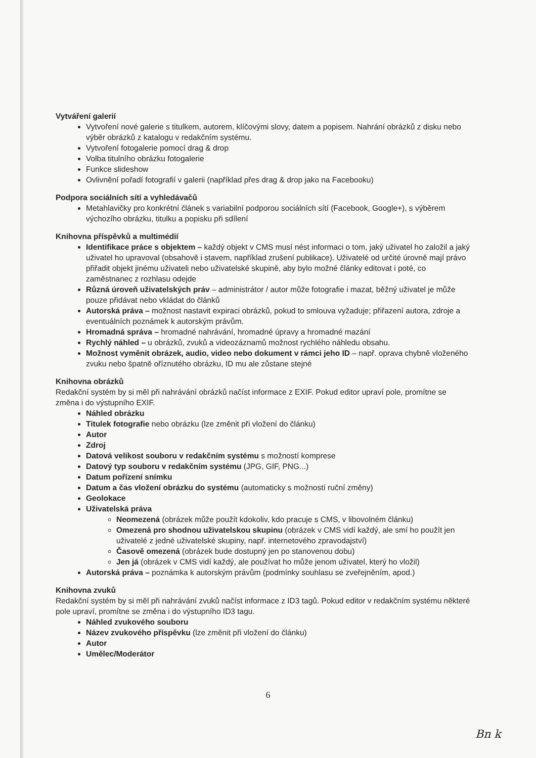Vytváření galerií
Vytvoření nové galerie s titulkem, autorem, klíčovými slovy, datem a popisem. Nahrání obrázků z disku nebo výběr obrázků z katalogu v redakčním systému.
Vytvoření fotogalerie pomocí drag & drop
Volba titulního obrázku fotogalerie
Funkce slideshow
Ovlivnění pořadí fotografií v galerii (například přes drag & drop jako na Facebooku)
Podpora sociálních sítí a vyhledávačů
Metahlavičky pro konkrétní článek s variabilní podporou sociálních sítí (Facebook, Google+), s výběrem výchozího obrázku, titulku a popisku při sdílení
Knihovna příspěvků a multimédií
Identifikace práce s objektem – každý objekt v CMS musí nést informaci o tom, jaký uživatel ho založil a jaký uživatel ho upravoval (obsahově i stavem, například zrušení publikace). Uživatelé od určité úrovně mají právo přiřadit objekt jinému uživateli nebo uživatelské skupině, aby bylo možné články editovat i poté, co zaměstnanec z rozhlasu odejde
Různá úroveň uživatelských práv – administrátor / autor může fotografie i mazat, běžný uživatel je může pouze přidávat nebo vkládat do článků
Autorská práva – možnost nastavit expiraci obrázků, pokud to smlouva vyžaduje; přiřazení autora, zdroje a eventuálních poznámek k autorským právům.
Hromadná správa – hromadné nahrávání, hromadné úpravy a hromadné mazání
Rychlý náhled – u obrázků, zvuků a videozáznamů možnost rychlého náhledu obsahu.
Možnost vyměnit obrázek, audio, video nebo dokument v rámci jeho ID – např. oprava chybně vloženého zvuku nebo špatně oříznutého obrázku, ID mu ale zůstane stejné
Knihovna obrázků
Redakční systém by si měl při nahrávání obrázků načíst informace z EXIF. Pokud editor upraví pole, promítne se změna i do výstupního EXIF.
Náhled obrázku
Titulek fotografie nebo obrázku (lze změnit při vložení do článku)
Autor
Zdroj
Datová velikost souboru v redakčním systému s možností komprese
Datový typ souboru v redakčním systému (JPG, GIF, PNG...)
Datum pořízení snímku
Datum a čas vložení obrázku do systému (automaticky s možností ruční změny)
Geolokace
Uživatelská práva
Neomezená (obrázek může použít kdokoliv, kdo pracuje s CMS, v libovolném článku)
Omezená pro shodnou uživatelskou skupinu (obrázek v CMS vidí každý, ale smí ho použít jen uživatelé z jedné uživatelské skupiny, např. internetového zpravodajství)
Časově omezená (obrázek bude dostupný jen po stanovenou dobu)
Jen já (obrázek v CMS vidí každý, ale používat ho může jenom uživatel, který ho vložil)
Autorská práva – poznámka k autorským právům (podmínky souhlasu se zveřejněním, apod.)
Knihovna zvuků
Redakční systém by si měl při nahrávání zvuků načíst informace z ID3 tagů. Pokud editor v redakčním systému některé pole upraví, promítne se změna i do výstupního ID3 tagu.
Náhled zvukového souboru
Název zvukového příspěvku (lze změnit při vložení do článku)
Autor
Umělec/Moderátor
6
Bn k